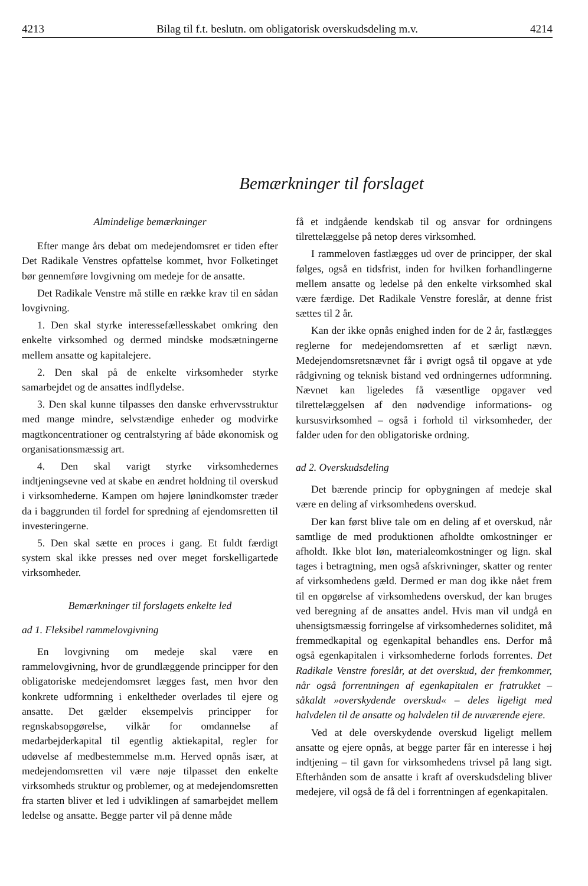4213 Bilag til f.t. beslutn. om obligatorisk overskudsdeling m.v. 4214
Bemærkninger til forslaget
Almindelige bemærkninger
Efter mange års debat om medejendomsret er tiden efter Det Radikale Venstres opfattelse kommet, hvor Folketinget bør gennemføre lovgivning om medeje for de ansatte.
Det Radikale Venstre må stille en række krav til en sådan lovgivning.
1. Den skal styrke interessefællesskabet omkring den enkelte virksomhed og dermed mindske modsætningerne mellem ansatte og kapitalejere.
2. Den skal på de enkelte virksomheder styrke samarbejdet og de ansattes indflydelse.
3. Den skal kunne tilpasses den danske erhvervsstruktur med mange mindre, selvstændige enheder og modvirke magtkoncentrationer og centralstyring af både økonomisk og organisationsmæssig art.
4. Den skal varigt styrke virksomhedernes indtjeningsevne ved at skabe en ændret holdning til overskud i virksomhederne. Kampen om højere lønindkomster træder da i baggrunden til fordel for spredning af ejendomsretten til investeringerne.
5. Den skal sætte en proces i gang. Et fuldt færdigt system skal ikke presses ned over meget forskelligartede virksomheder.
Bemærkninger til forslagets enkelte led
ad 1. Fleksibel rammelovgivning
En lovgivning om medeje skal være en rammelovgivning, hvor de grundlæggende principper for den obligatoriske medejendomsret lægges fast, men hvor den konkrete udformning i enkeltheder overlades til ejere og ansatte. Det gælder eksempelvis principper for regnskabsopgørelse, vilkår for omdannelse af medarbejderkapital til egentlig aktiekapital, regler for udøvelse af medbestemmelse m.m. Herved opnås især, at medejendomsretten vil være nøje tilpasset den enkelte virksomheds struktur og problemer, og at medejendomsretten fra starten bliver et led i udviklingen af samarbejdet mellem ledelse og ansatte. Begge parter vil på denne måde
få et indgående kendskab til og ansvar for ordningens tilrettelæggelse på netop deres virksomhed.
I rammeloven fastlægges ud over de principper, der skal følges, også en tidsfrist, inden for hvilken forhandlingerne mellem ansatte og ledelse på den enkelte virksomhed skal være færdige. Det Radikale Venstre foreslår, at denne frist sættes til 2 år.
Kan der ikke opnås enighed inden for de 2 år, fastlægges reglerne for medejendomsretten af et særligt nævn. Medejendomsretsnævnet får i øvrigt også til opgave at yde rådgivning og teknisk bistand ved ordningernes udformning. Nævnet kan ligeledes få væsentlige opgaver ved tilrettelæggelsen af den nødvendige informations- og kursusvirksomhed – også i forhold til virksomheder, der falder uden for den obligatoriske ordning.
ad 2. Overskudsdeling
Det bærende princip for opbygningen af medeje skal være en deling af virksomhedens overskud.
Der kan først blive tale om en deling af et overskud, når samtlige de med produktionen afholdte omkostninger er afholdt. Ikke blot løn, materialeomkostninger og lign. skal tages i betragtning, men også afskrivninger, skatter og renter af virksomhedens gæld. Dermed er man dog ikke nået frem til en opgørelse af virksomhedens overskud, der kan bruges ved beregning af de ansattes andel. Hvis man vil undgå en uhensigtsmæssig forringelse af virksomhedernes soliditet, må fremmedkapital og egenkapital behandles ens. Derfor må også egenkapitalen i virksomhederne forlods forrentes. Det Radikale Venstre foreslår, at det overskud, der fremkommer, når også forrentningen af egenkapitalen er fratrukket – såkaldt »overskydende overskud« – deles ligeligt med halvdelen til de ansatte og halvdelen til de nuværende ejere.
Ved at dele overskydende overskud ligeligt mellem ansatte og ejere opnås, at begge parter får en interesse i høj indtjening – til gavn for virksomhedens trivsel på lang sigt. Efterhånden som de ansatte i kraft af overskudsdeling bliver medejere, vil også de få del i forrentningen af egenkapitalen.